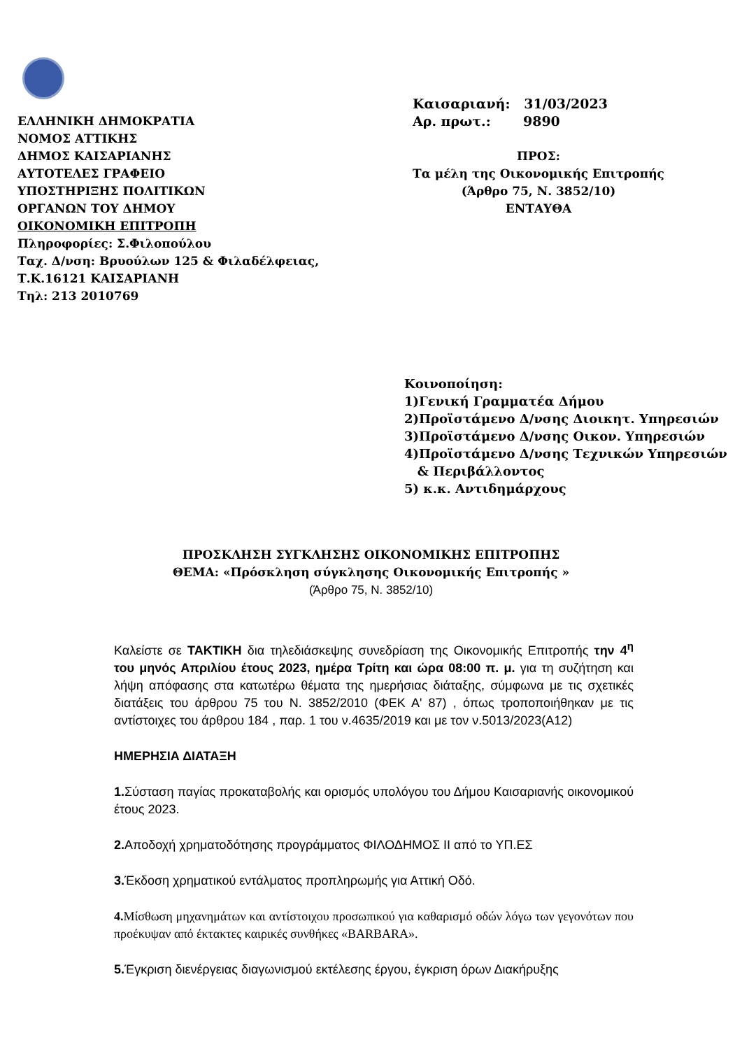ΕΛΛΗΝΙΚΗ ΔΗΜΟΚΡΑΤΙΑ
ΝΟΜΟΣ ΑΤΤΙΚΗΣ
ΔΗΜΟΣ ΚΑΙΣΑΡΙΑΝΗΣ
ΑΥΤΟΤΕΛΕΣ ΓΡΑΦΕΙΟ
ΥΠΟΣΤΗΡΙΞΗΣ ΠΟΛΙΤΙΚΩΝ
ΟΡΓΑΝΩΝ ΤΟΥ ΔΗΜΟΥ
ΟΙΚΟΝΟΜΙΚΗ ΕΠΙΤΡΟΠΗ
Πληροφορίες: Σ.Φιλοπούλου
Ταχ. Δ/νση: Βρυούλων 125 & Φιλαδέλφειας,
Τ.Κ.16121 ΚΑΙΣΑΡΙΑΝΗ
Τηλ: 213 2010769
Καισαριανή: 31/03/2023
Αρ. πρωτ.: 9890
ΠΡΟΣ:
Τα μέλη της Οικονομικής Επιτροπής
(Άρθρο 75, Ν. 3852/10)
ΕΝΤΑΥΘΑ
Κοινοποίηση:
1)Γενική Γραμματέα Δήμου
2)Προϊστάμενο Δ/νσης Διοικητ. Υπηρεσιών
3)Προϊστάμενο Δ/νσης Οικον. Υπηρεσιών
4)Προϊστάμενο Δ/νσης Τεχνικών Υπηρεσιών
& Περιβάλλοντος
5) κ.κ. Αντιδημάρχους
ΠΡΟΣΚΛΗΣΗ ΣΥΓΚΛΗΣΗΣ ΟΙΚΟΝΟΜΙΚΗΣ ΕΠΙΤΡΟΠΗΣ
ΘΕΜΑ: «Πρόσκληση σύγκλησης Οικονομικής Επιτροπής »
(Άρθρο 75, Ν. 3852/10)
Καλείστε σε ΤΑΚΤΙΚΗ δια τηλεδιάσκεψης συνεδρίαση της Οικονομικής Επιτροπής την 4<sup>η</sup> του μηνός Απριλίου έτους 2023, ημέρα Τρίτη και ώρα 08:00 π. μ. για τη συζήτηση και λήψη απόφασης στα κατωτέρω θέματα της ημερήσιας διάταξης, σύμφωνα με τις σχετικές διατάξεις του άρθρου 75 του Ν. 3852/2010 (ΦΕΚ Α' 87) , όπως τροποποιήθηκαν με τις αντίστοιχες του άρθρου 184 , παρ. 1 του ν.4635/2019 και με τον ν.5013/2023(Α12)
ΗΜΕΡΗΣΙΑ ΔΙΑΤΑΞΗ
1. Σύσταση παγίας προκαταβολής και ορισμός υπολόγου του Δήμου Καισαριανής οικονομικού έτους 2023.
2. Αποδοχή χρηματοδότησης προγράμματος ΦΙΛΟΔΗΜΟΣ ΙΙ από το ΥΠ.ΕΣ
3. Έκδοση χρηματικού εντάλματος προπληρωμής για Αττική Οδό.
4. Μίσθωση μηχανημάτων και αντίστοιχου προσωπικού για καθαρισμό οδών λόγω των γεγονότων που προέκυψαν από έκτακτες καιρικές συνθήκες «BARBARA».
5. Έγκριση διενέργειας διαγωνισμού εκτέλεσης έργου, έγκριση όρων Διακήρυξης